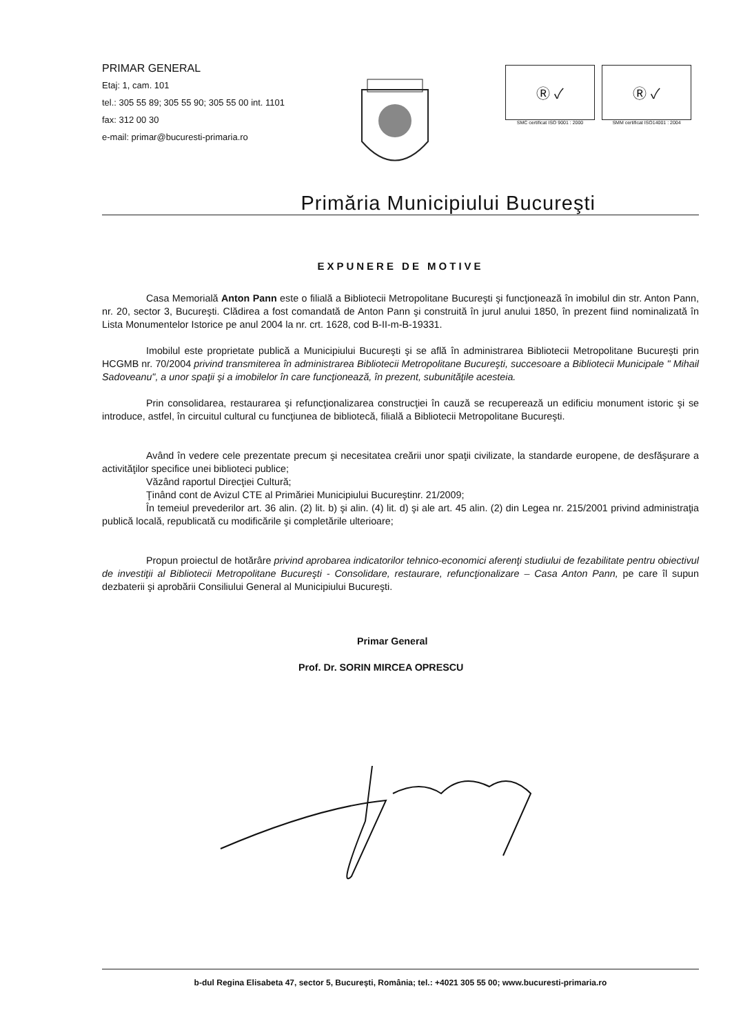PRIMAR GENERAL
Etaj: 1, cam. 101
tel.: 305 55 89; 305 55 90; 305 55 00 int. 1101
fax: 312 00 30
e-mail: primar@bucuresti-primaria.ro
Ⓡ ✓
SMC certificat ISO 9001 : 2000
Ⓡ ✓
SMM certificat ISO14001 : 2004
Primăria Municipiului Bucureşti
EXPUNERE DE MOTIVE
Casa Memorială Anton Pann este o filială a Bibliotecii Metropolitane Bucureşti şi funcţionează în imobilul din str. Anton Pann, nr. 20, sector 3, Bucureşti. Clădirea a fost comandată de Anton Pann şi construită în jurul anului 1850, în prezent fiind nominalizată în Lista Monumentelor Istorice pe anul 2004 la nr. crt. 1628, cod B-II-m-B-19331.
Imobilul este proprietate publică a Municipiului Bucureşti şi se află în administrarea Bibliotecii Metropolitane Bucureşti prin HCGMB nr. 70/2004 privind transmiterea în administrarea Bibliotecii Metropolitane Bucureşti, succesoare a Bibliotecii Municipale " Mihail Sadoveanu", a unor spaţii şi a imobilelor în care funcţionează, în prezent, subunităţile acesteia.
Prin consolidarea, restaurarea şi refuncţionalizarea construcţiei în cauză se recuperează un edificiu monument istoric şi se introduce, astfel, în circuitul cultural cu funcţiunea de bibliotecă, filială a Bibliotecii Metropolitane Bucureşti.
Având în vedere cele prezentate precum şi necesitatea creării unor spaţii civilizate, la standarde europene, de desfăşurare a activităţilor specifice unei biblioteci publice;
Văzând raportul Direcţiei Cultură;
Ţinând cont de Avizul CTE al Primăriei Municipiului Bucureştinr. 21/2009;
În temeiul prevederilor art. 36 alin. (2) lit. b) şi alin. (4) lit. d) şi ale art. 45 alin. (2) din Legea nr. 215/2001 privind administraţia publică locală, republicată cu modificările şi completările ulterioare;
Propun proiectul de hotărâre privind aprobarea indicatorilor tehnico-economici aferenţi studiului de fezabilitate pentru obiectivul de investiţii al Bibliotecii Metropolitane Bucureşti - Consolidare, restaurare, refuncţionalizare – Casa Anton Pann, pe care îl supun dezbaterii şi aprobării Consiliului General al Municipiului Bucureşti.
Primar General
Prof. Dr. SORIN MIRCEA OPRESCU
b-dul Regina Elisabeta 47, sector 5, Bucureşti, România; tel.: +4021 305 55 00; www.bucuresti-primaria.ro